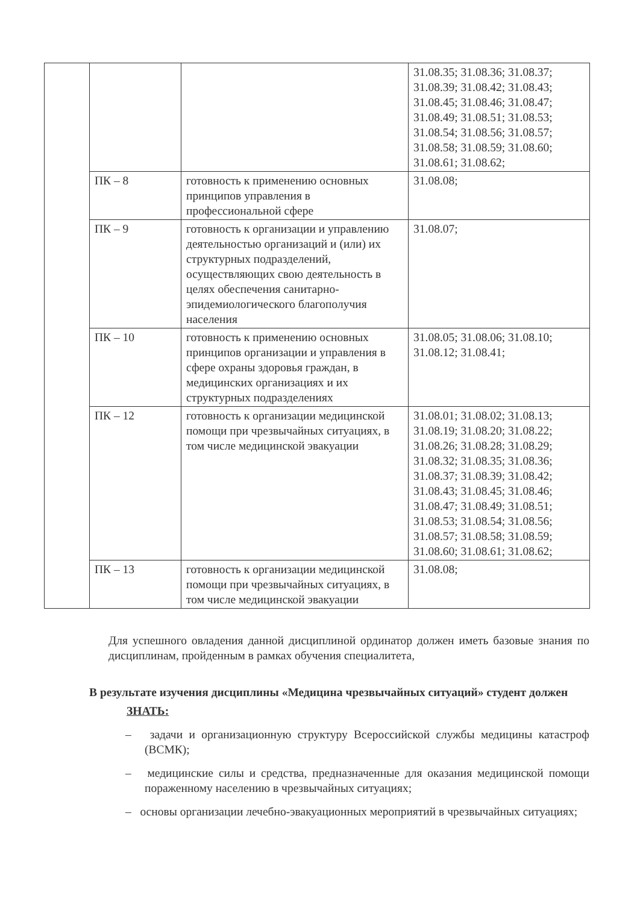| | | | 31.08.35; 31.08.36; 31.08.37; 31.08.39; 31.08.42; 31.08.43; 31.08.45; 31.08.46; 31.08.47; 31.08.49; 31.08.51; 31.08.53; 31.08.54; 31.08.56; 31.08.57; 31.08.58; 31.08.59; 31.08.60; 31.08.61; 31.08.62; |
| | ПК – 8 | готовность к применению основных принципов управления в профессиональной сфере | 31.08.08; |
| | ПК – 9 | готовность к организации и управлению деятельностью организаций и (или) их структурных подразделений, осуществляющих свою деятельность в целях обеспечения санитарно-эпидемиологического благополучия населения | 31.08.07; |
| | ПК – 10 | готовность к применению основных принципов организации и управления в сфере охраны здоровья граждан, в медицинских организациях и их структурных подразделениях | 31.08.05; 31.08.06; 31.08.10; 31.08.12; 31.08.41; |
| | ПК – 12 | готовность к организации медицинской помощи при чрезвычайных ситуациях, в том числе медицинской эвакуации | 31.08.01; 31.08.02; 31.08.13; 31.08.19; 31.08.20; 31.08.22; 31.08.26; 31.08.28; 31.08.29; 31.08.32; 31.08.35; 31.08.36; 31.08.37; 31.08.39; 31.08.42; 31.08.43; 31.08.45; 31.08.46; 31.08.47; 31.08.49; 31.08.51; 31.08.53; 31.08.54; 31.08.56; 31.08.57; 31.08.58; 31.08.59; 31.08.60; 31.08.61; 31.08.62; |
| | ПК – 13 | готовность к организации медицинской помощи при чрезвычайных ситуациях, в том числе медицинской эвакуации | 31.08.08; |
Для успешного овладения данной дисциплиной ординатор должен иметь базовые знания по дисциплинам, пройденным в рамках обучения специалитета,
В результате изучения дисциплины «Медицина чрезвычайных ситуаций» студент должен
ЗНАТЬ:
– задачи и организационную структуру Всероссийской службы медицины катастроф (ВСМК);
– медицинские силы и средства, предназначенные для оказания медицинской помощи пораженному населению в чрезвычайных ситуациях;
– основы организации лечебно-эвакуационных мероприятий в чрезвычайных ситуациях;